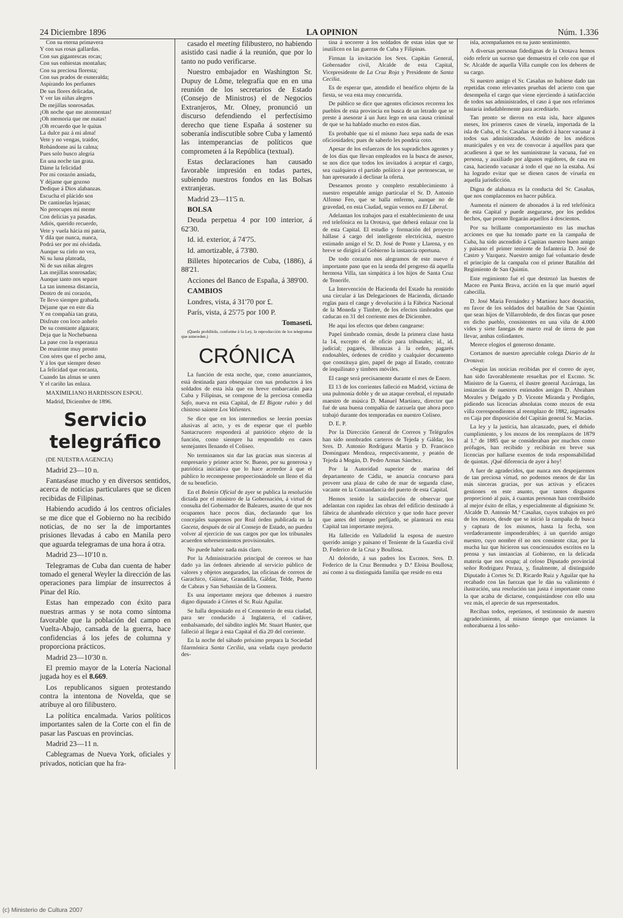24 Diciembre 1896 LA OPINION Núm. 1.336
Con su eterna primavera
Y con sus rosas gallardas.
Con sus gigantescas rocas;
Con sus enhiestas montañas;
Con su preciosa floresta;
Con sus prados de esmeralda;
Aspirando los perfumes
De sus flores delicadas,
Y ver las niñas alegres
De mejillas sonrosadas.
¡Oh noche que me atormentas!
¡Oh memoria que me matas!
¡Oh recuerdo que le quitas
La dulce paz á mi alma!
Vete y no vengas, traidor,
Robándome así la calma;
Pues solo busco alegría
En una noche tan grata.
Dáme la felicidad
Por mi corazón ansiada,
Y déjame que gozoso
Dedique á Dios alabanzas.
Escucha el plácido son
De cantinelas lejanas;
No preocupes mi mente
Con delicias ya pasadas.
Adiós, querido recuerdo,
Vete y vuela hácia mi patria,
Y dila que nunca, nunca,
Podrá ser por mí olvidada.
Aunque su cielo no vea,
Ni su luna plateada,
Ni de sus niñas alegres
Las mejillas sonrosadas;
Aunque tanto nos separe
La tan inmensa distancia,
Dentro de mi corazón,
Te llevo siempre grabada.
Déjame que en este día
Y en compañía tan grata,
Disfrute con loco anhelo
De su constante algazara;
Deja que la Nochebuena
La pase con la esperanza
De reunirme muy pronto
Con séres que el pecho ama,
Y á los que siempre deseo
La felicidad que encanta,
Cuando las almas se unen
Y el cariño las enlaza.
MAXIMILIANO HARDISSON ESPOU.
Madrid, Diciembre de 1896.
Servicio telegráfico
(DE NUESTRA AGENCIA)
Madrid 23—10 n.
Fantaséase mucho y en diversos sentidos, acerca de noticias particulares que se dicen recibidas de Filipinas.
Habiendo acudido á los centros oficiales se me dice que el Gobierno no ha recibido noticias, de no ser la de importantes prisiones llevadas á cabo en Manila pero que aguarda telegramas de una hora á otra.
Madrid 23—10'10 n.
Telegramas de Cuba dan cuenta de haber tomado el general Weyler la dirección de las operaciones para limpiar de insurrectos á Pinar del Río.
Estas han empezado con éxito para nuestras armas y se nota como síntoma favorable que la población del campo en Vuelta-Abajo, cansada de la guerra, hace confidencias á los jefes de columna y proporciona prácticos.
Madrid 23—10'30 n.
El premio mayor de la Lotería Nacional jugada hoy es el 8.669.
Los republicanos siguen protestando contra la intentona de Novelda, que se atribuye al oro filibustero.
La política encalmada. Varios políticos importantes salen de la Corte con el fin de pasar las Pascuas en provincias.
Madrid 23—11 n.
Cablegramas de Nueva York, oficiales y privados, notician que ha fra-
casado el meeting filibustero, no habiendo asistido casi nadie á la reunión, que por lo tanto no pudo verificarse.
Nuestro embajador en Washington Sr. Dupuy de Lôme, telegrafía que en en una reunión de los secretarios de Estado (Consejo de Ministros) el de Negocios Extranjeros, Mr. Olney, pronunció un discurso defendiendo el perfectísimo derecho que tiene España á sostener su soberanía indiscutible sobre Cuba y lamentó las intemperancias de políticos que comprometen á la República (textual).
Estas declaraciones han causado favorable impresión en todas partes, subiendo nuestros fondos en las Bolsas extranjeras.
Madrid 23—11'5 n.
BOLSA
Deuda perpetua 4 por 100 interior, á 62'30.
Id. id. exterior, á 74'75.
Id. amortizable, á 73'80.
Billetes hipotecarios de Cuba, (1886), á 88'21.
Acciones del Banco de España, á 389'00.
CAMBIOS
Londres, vista, á 31'70 por £.
París, vista, á 25'75 por 100 P.
Tomaseti.
(Queda prohibida, conforme á la Ley, la reproducción de los telegramas que anteceden.)
CRÓNICA
La función de esta noche, que, como anunciamos, está destinada para obsequiar con sus productos á los soldados de esta isla que en breve embarcarán para Cuba y Filipinas, se compone de la preciosa comedia Safo, nueva en esta Capital, de El Bigote rubio y del chistoso sainete Los Valientes.
Se dice que en los intermedios se leerán poesías alusivas al acto, y es de esperar que el pueblo Santacrucero responderá al patriótico objeto de la función, como siempre ha respondido en casos semejantes llenando el Coliseo.
No terminamos sin dar las gracias mas sinceras al empresario y primer actor Sr. Bueno, por su generosa y patriótica iniciativa que lo hace acreedor á que el público lo recompense proporcionándole un lleno el día de su beneficio.
En el Boletín Oficial de ayer se publica la resolución dictada por el ministro de la Gobernación, á virtud de consulta del Gobernador de Baleares, asunto de que nos ocupamos hace pocos días, declarando que los concejales suspensos por Real órden publicada en la Gaceta, después de oir al Consejo de Estado, no pueden volver al ejercicio de sus cargos por que los tribunales acuerden sobreseimientos provisionales.
No puede haber nada más claro.
Por la Administración principal de correos se han dado ya las órdenes abriendo al servicio público de valores y objetos asegurados, las oficinas de correos de Garachico, Güimar, Granadilla, Gáldar, Telde, Puerto de Cabras y San Sebastián de la Gomera.
Es una importante mejora que debemos á nuestro digno diputado á Córtes el Sr. Ruiz Aguilar.
Se halla depositado en el Cementerio de esta ciudad, para ser conducido á Inglaterra, el cadáver, embalsamado, del súbdito inglés Mr. Stuart Hunter, que falleció al llegar á esta Capital el día 20 del corriente.
En la noche del sábado próximo prepara la Sociedad filarmónica Santa Cecilia, una velada cuyo producto des-
tina á socorrer á los soldados de estas islas que se inutilicen en las guerras de Cuba y Filipinas.
Firman la invitación los Sres. Capitán General, Gobernador civil, Alcalde de esta Capital, Vicepresidente de La Cruz Roja y Presidente de Santa Cecilia.
Es de esperar que, atendido el benéfico objeto de la fiesta, se vea esta muy concurrida.
De público se dice que agentes oficiosos recorren los pueblos de esta provincia en busca de un letrado que se preste á asesorar á un Juez lego en una causa criminal de que se ha hablado mucho en estos días.
Es probable que ni el mismo Juez sepa nada de esas oficiosidades; pues de saberlo les pondría coto.
Apesar de los esfuerzos de los supradichos agentes y de los días que llevan empleados en la busca de asesor, se nos dice que todos los invitados á aceptar el cargo, sea cualquiera el partido político á que pertenescan, se han apresurado á declinar la oferta.
Deseamos pronto y completo restablecimiento á nuestro respetable amigo particular el Sr. D. Antonio Alfonso Feo, que se halla enfermo, aunque no de gravedad, en esta Ciudad, según vemos en El Liberal.
Adelantan los trabajos para el establecimiento de una red telefónica en la Orotava, que deberá enlazar con la de esta Capital. El estudio y formación del proyecto hállase á cargo del inteligente electricista, nuestro estimado amigo el Sr. D. José de Ponte y Llarena, y en breve se dirigirá al Gobierno la instancia oportuna.
De todo corazón nos alegramos de este nuevo é importante paso que en la senda del progreso dá aquella hermosa Villa, tan simpática á los hijos de Santa Cruz de Tenerife.
La Intervención de Hacienda del Estado ha remitido una circular á las Delegaciones de Hacienda, dictando reglas para el cange y devolución á la Fábrica Nacional de la Moneda y Timbre, de los efectos timbrados que caducan en 31 del corriente mes de Diciembre.
He aquí los efectos que deben cangearse:
Papel timbrado común, desde la primera clase hasta la 14, excepto el de oficio para tribunales; id., id. judicial; pagarés, libranzas á la orden, pagarés endosables, órdenes de crédito y cualquier documento que constituya giro, papel de pago al Estado, contrato de inquilinato y timbres móviles.
El cange será precisamente durante el mes de Enero.
El 13 de los corrientes falleció en Madrid, víctima de una pulmonía doble y de un ataque cerebral, el reputado maestro de música D. Manuel Martínez, director que fué de una buena compañía de zarzuela que ahora poco trabajó durante dos temporadas en nuestro Coliseo.
D. E. P.
Por la Dirección General de Correos y Telégrafos han sido nombrados carteros de Tejeda y Gáldar, los Sres. D. Antonio Rodríguez Martín y D. Francisco Domínguez Mendoza, respectivamente, y peatón de Tejeda á Mogán, D. Pedro Armas Sánchez.
Por la Autoridad superior de marina del departamento de Cádiz, se anuncia concurso para proveer una plaza de cabo de mar de segunda clase, vacante en la Comandancia del puerto de esta Capital.
Hemos tenido la satisfacción de observar que adelantan con rapidez las obras del edificio destinado á fábrica de alumbrado eléctrico y que todo hace prever que antes del tiempo prefijado, se planteará en esta Capital tan importante mejora.
Ha fallecido en Valladolid la esposa de nuestro querido amigo y paisano el Teniente de la Guardia civil D. Federico de la Cruz y Boullosa.
Al dolorido, á sus padres los Excmos. Sres. D. Federico de la Cruz Bermudez y D.ª Eloisa Boullosa; así como á su distinguida familia que reside en esta
isla, acompañamos en su justo sentimiento.
A diversas personas fidedignas de la Orotava hemos oido referir un suceso que demuestra el celo con que el Sr. Alcalde de aquella Villa cumple con los deberes de su cargo.
Si nuestro amigo el Sr. Casañas no hubiese dado tan repetidas como relevantes pruebas del acierto con que desempeña el cargo que viene ejerciendo á satisfacción de todos sus administrados, el caso á que nos referimos bastaría indudablemente para acreditarlo.
Tan pronto se dieron en esta isla, hace algunos meses, los primeros casos de viruela, importada de la isla de Cuba, el Sr. Casañas se dedicó á hacer vacunar á todos sus administrados. Asistido de los médicos municipales y en vez de convocar á aquéllos para que acudiesen á que se les suministrase la vacuna, fué en persona, y auxiliado por algunos regidores, de casa en casa, haciendo vacunar á todo el que no la estaba. Así ha logrado evitar que se diesen casos de viruela en aquella jurisdicción.
Digna de alabanza es la conducta del Sr. Casañas, que nos complacemos en hacer pública.
Aumenta el número de abonados á la red telefónica de esta Capital y puede asegurarse, por los pedidos hechos, que pronto llegarán aquellos á doscientos.
Por su brillante comportamiento en las muchas acciones en que ha tomado parte en la campaña de Cuba, ha sido ascendido á Capitan nuestro buen amigo y paisano el primer teniente de Infantería D. José de Castro y Vazquez. Nuestro amigo fué voluntario desde el principio de la campaña con el primer Batallón del Regimiento de San Quintín.
Este regimiento fué el que destrozó las huestes de Maceo en Punta Brava, acción en la que murió aquel cabecilla.
D. José María Fernández y Martínez hace donación, en favor de los soldados del batallón de San Quintín que sean hijos de Villarrobledo, de dos fincas que posee en dicho pueblo, consistentes en una viña de 4.000 vides y siete fanegas de marco real de tierra de pan llevar, ambas colindantes.
Merece elogios el generoso donante.
Cortamos de nuestro apreciable colega Diario de la Orotava:
«Según las noticias recibidas por el correo de ayer, han sido favorablemente resueltas por el Excmo. Sr. Ministro de la Guerra, el ilustre general Azcárraga, las instancias de nuestros estimados amigos D. Abraham Morales y Delgado y D. Vicente Miranda y Perdigón, pidiendo sus licencias absolutas como mozos de esta villa correspondientes al reemplazo de 1882, ingresados en Caja por disposición del Capitán general Sr. Macías.
La ley y la justicia, han alcanzado, pues, el debido cumplimiento, y los mozos de los reemplazos de 1879 al 1.º de 1885 que se consideraban por muchos como prófugos, han recibido y recibirán en breve sus licencias por hallarse exentos de toda responsabilidad de quintas. ¡Qué diferencia de ayer á hoy!
A fuer de agradecidos, que nunca nos despojaremos de tan preciosa virtud, no podemos menos de dar las más sinceras gracias, por sus activas y eficaces gestiones en este asunto, que tantos disgustos proporcionó al país, á cuantas personas han contribuido al mejor éxito de ellas, y especialmente al dignísimo Sr. Alcalde D. Antonio M.ª Casañas, cuyos trabajos en pró de los mozos, desde que se inició la campaña de busca y captura de los mismos, hasta la fecha, son verdaderamente imponderables; á un querido amigo nuestro, cuyo nombre él no nos consiente citar, por la mucha luz que hicieron sus concienzudos escritos en la prensa y sus instancias al Gobierno, en la delicada materia que nos ocupa; al celoso Diputado provincial señor Rodríguez Peraza, y, finalmente, al distinguido Diputado á Cortes Sr. D. Ricardo Ruiz y Aguilar que ha recabado con las fuerzas que le dán su valimiento é ilustración, una resolución tan justa é importante como la que acaba de dictarse, conquistándose con ello una vez más, el aprecio de sus representados.
Reciban todos, repetimos, el testimonio de nuestro agradecimiento, al mismo tiempo que enviamos la enhorabuena á los seño-
(c) Ministerio de Cultura 2007